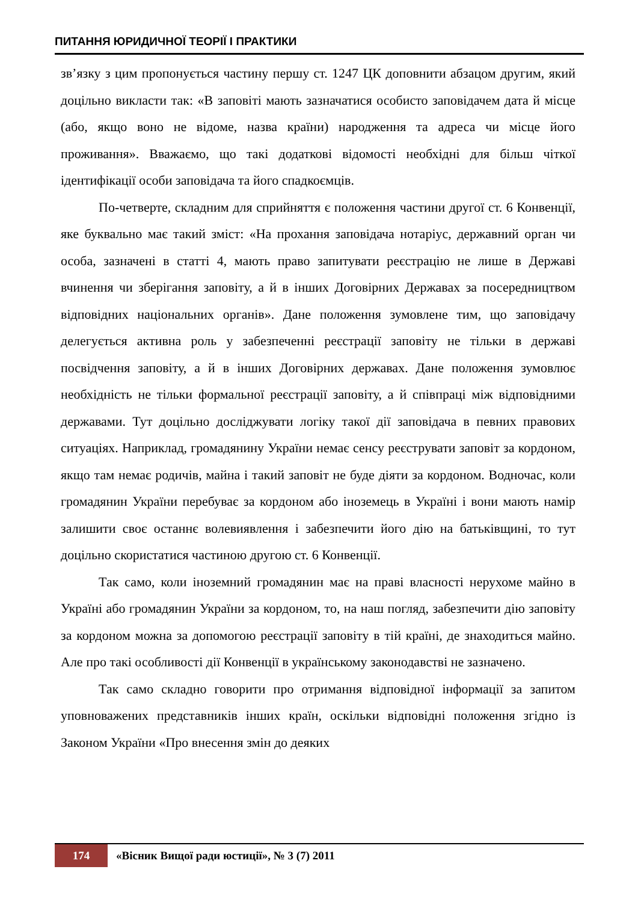ПИТАННЯ ЮРИДИЧНОЇ ТЕОРІЇ І ПРАКТИКИ
зв’язку з цим пропонується частину першу ст. 1247 ЦК доповнити абзацом другим, який доцільно викласти так: «В заповіті мають зазначатися особисто заповідачем дата й місце (або, якщо воно не відоме, назва країни) народження та адреса чи місце його проживання». Вважаємо, що такі додаткові відомості необхідні для більш чіткої ідентифікації особи заповідача та його спадкоємців.
По-четверте, складним для сприйняття є положення частини другої ст. 6 Конвенції, яке буквально має такий зміст: «На прохання заповідача нотаріус, державний орган чи особа, зазначені в статті 4, мають право запитувати реєстрацію не лише в Державі вчинення чи зберігання заповіту, а й в інших Договірних Державах за посередництвом відповідних національних органів». Дане положення зумовлене тим, що заповідачу делегується активна роль у забезпеченні реєстрації заповіту не тільки в державі посвідчення заповіту, а й в інших Договірних державах. Дане положення зумовлює необхідність не тільки формальної реєстрації заповіту, а й співпраці між відповідними державами. Тут доцільно досліджувати логіку такої дії заповідача в певних правових ситуаціях. Наприклад, громадянину України немає сенсу реєструвати заповіт за кордоном, якщо там немає родичів, майна і такий заповіт не буде діяти за кордоном. Водночас, коли громадянин України перебуває за кордоном або іноземець в Україні і вони мають намір залишити своє останнє волевиявлення і забезпечити його дію на батьківщині, то тут доцільно скористатися частиною другою ст. 6 Конвенції.
Так само, коли іноземний громадянин має на праві власності нерухоме майно в Україні або громадянин України за кордоном, то, на наш погляд, забезпечити дію заповіту за кордоном можна за допомогою реєстрації заповіту в тій країні, де знаходиться майно. Але про такі особливості дії Конвенції в українському законодавстві не зазначено.
Так само складно говорити про отримання відповідної інформації за запитом уповноважених представників інших країн, оскільки відповідні положення згідно із Законом України «Про внесення змін до деяких
174 «Вісник Вищої ради юстиції», № 3 (7) 2011